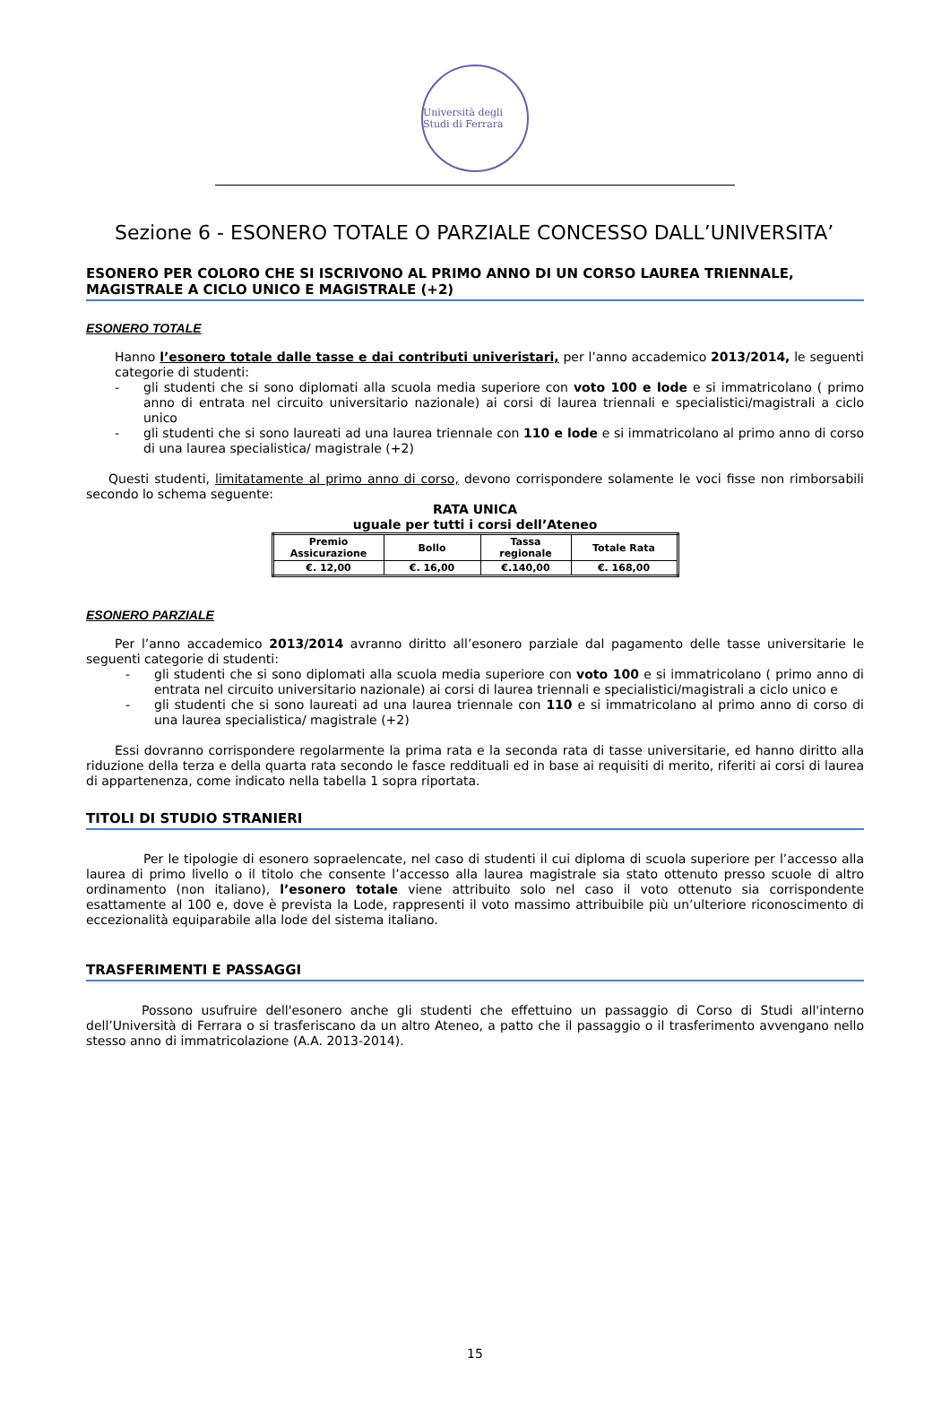Università degli Studi di Ferrara
Sezione 6 - ESONERO TOTALE O PARZIALE CONCESSO DALL’UNIVERSITA’
ESONERO PER COLORO CHE SI ISCRIVONO AL PRIMO ANNO DI UN CORSO LAUREA TRIENNALE, MAGISTRALE A CICLO UNICO E MAGISTRALE (+2)
ESONERO TOTALE
Hanno l’esonero totale dalle tasse e dai contributi univeristari, per l’anno accademico 2013/2014, le seguenti categorie di studenti:
- gli studenti che si sono diplomati alla scuola media superiore con voto 100 e lode e si immatricolano ( primo anno di entrata nel circuito universitario nazionale) ai corsi di laurea triennali e specialistici/magistrali a ciclo unico
- gli studenti che si sono laureati ad una laurea triennale con 110 e lode e si immatricolano al primo anno di corso di una laurea specialistica/ magistrale (+2)
Questi studenti, limitatamente al primo anno di corso, devono corrispondere solamente le voci fisse non rimborsabili secondo lo schema seguente:
RATA UNICA
uguale per tutti i corsi dell’Ateneo
| Premio Assicurazione | Bollo | Tassa regionale | Totale Rata |
| --- | --- | --- | --- |
| €. 12,00 | €. 16,00 | €.140,00 | €. 168,00 |
ESONERO PARZIALE
Per l’anno accademico 2013/2014 avranno diritto all’esonero parziale dal pagamento delle tasse universitarie le seguenti categorie di studenti:
- gli studenti che si sono diplomati alla scuola media superiore con voto 100 e si immatricolano ( primo anno di entrata nel circuito universitario nazionale) ai corsi di laurea triennali e specialistici/magistrali a ciclo unico e
- gli studenti che si sono laureati ad una laurea triennale con 110 e si immatricolano al primo anno di corso di una laurea specialistica/ magistrale (+2)
Essi dovranno corrispondere regolarmente la prima rata e la seconda rata di tasse universitarie, ed hanno diritto alla riduzione della terza e della quarta rata secondo le fasce reddituali ed in base ai requisiti di merito, riferiti ai corsi di laurea di appartenenza, come indicato nella tabella 1 sopra riportata.
TITOLI DI STUDIO STRANIERI
Per le tipologie di esonero sopraelencate, nel caso di studenti il cui diploma di scuola superiore per l’accesso alla laurea di primo livello o il titolo che consente l’accesso alla laurea magistrale sia stato ottenuto presso scuole di altro ordinamento (non italiano), l’esonero totale viene attribuito solo nel caso il voto ottenuto sia corrispondente esattamente al 100 e, dove è prevista la Lode, rappresenti il voto massimo attribuibile più un’ulteriore riconoscimento di eccezionalità equiparabile alla lode del sistema italiano.
TRASFERIMENTI E PASSAGGI
Possono usufruire dell'esonero anche gli studenti che effettuino un passaggio di Corso di Studi all'interno dell’Università di Ferrara o si trasferiscano da un altro Ateneo, a patto che il passaggio o il trasferimento avvengano nello stesso anno di immatricolazione (A.A. 2013-2014).
15